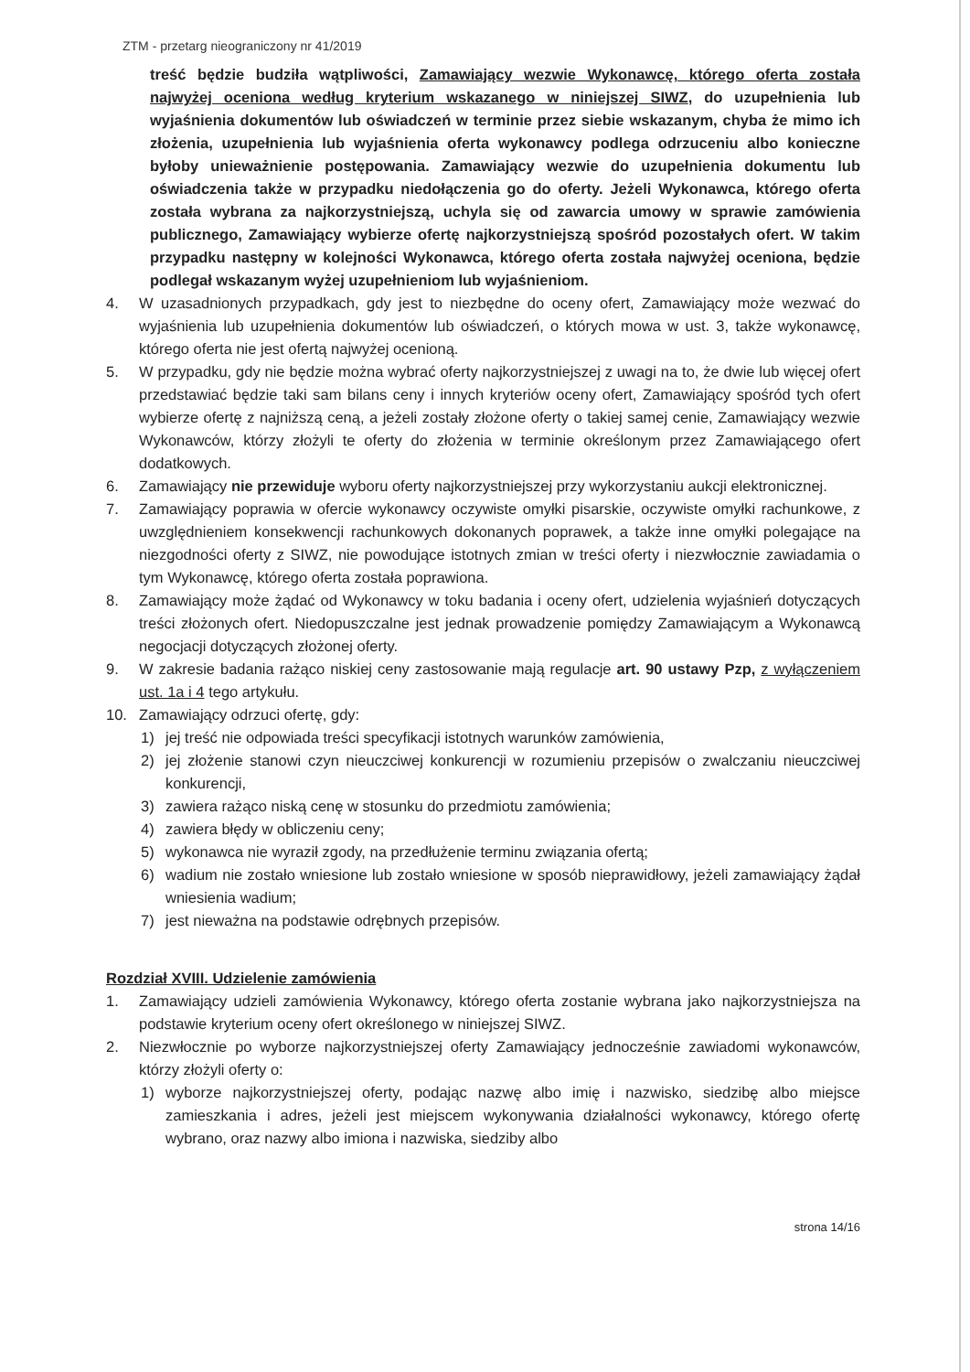ZTM - przetarg nieograniczony nr 41/2019
treść będzie budziła wątpliwości, Zamawiający wezwie Wykonawcę, którego oferta została najwyżej oceniona według kryterium wskazanego w niniejszej SIWZ, do uzupełnienia lub wyjaśnienia dokumentów lub oświadczeń w terminie przez siebie wskazanym, chyba że mimo ich złożenia, uzupełnienia lub wyjaśnienia oferta wykonawcy podlega odrzuceniu albo konieczne byłoby unieważnienie postępowania. Zamawiający wezwie do uzupełnienia dokumentu lub oświadczenia także w przypadku niedołączenia go do oferty. Jeżeli Wykonawca, którego oferta została wybrana za najkorzystniejszą, uchyla się od zawarcia umowy w sprawie zamówienia publicznego, Zamawiający wybierze ofertę najkorzystniejszą spośród pozostałych ofert. W takim przypadku następny w kolejności Wykonawca, którego oferta została najwyżej oceniona, będzie podlegał wskazanym wyżej uzupełnieniom lub wyjaśnieniom.
4. W uzasadnionych przypadkach, gdy jest to niezbędne do oceny ofert, Zamawiający może wezwać do wyjaśnienia lub uzupełnienia dokumentów lub oświadczeń, o których mowa w ust. 3, także wykonawcę, którego oferta nie jest ofertą najwyżej ocenioną.
5. W przypadku, gdy nie będzie można wybrać oferty najkorzystniejszej z uwagi na to, że dwie lub więcej ofert przedstawiać będzie taki sam bilans ceny i innych kryteriów oceny ofert, Zamawiający spośród tych ofert wybierze ofertę z najniższą ceną, a jeżeli zostały złożone oferty o takiej samej cenie, Zamawiający wezwie Wykonawców, którzy złożyli te oferty do złożenia w terminie określonym przez Zamawiającego ofert dodatkowych.
6. Zamawiający nie przewiduje wyboru oferty najkorzystniejszej przy wykorzystaniu aukcji elektronicznej.
7. Zamawiający poprawia w ofercie wykonawcy oczywiste omyłki pisarskie, oczywiste omyłki rachunkowe, z uwzględnieniem konsekwencji rachunkowych dokonanych poprawek, a także inne omyłki polegające na niezgodności oferty z SIWZ, nie powodujące istotnych zmian w treści oferty i niezwłocznie zawiadamia o tym Wykonawcę, którego oferta została poprawiona.
8. Zamawiający może żądać od Wykonawcy w toku badania i oceny ofert, udzielenia wyjaśnień dotyczących treści złożonych ofert. Niedopuszczalne jest jednak prowadzenie pomiędzy Zamawiającym a Wykonawcą negocjacji dotyczących złożonej oferty.
9. W zakresie badania rażąco niskiej ceny zastosowanie mają regulacje art. 90 ustawy Pzp, z wyłączeniem ust. 1a i 4 tego artykułu.
10. Zamawiający odrzuci ofertę, gdy:
1) jej treść nie odpowiada treści specyfikacji istotnych warunków zamówienia,
2) jej złożenie stanowi czyn nieuczciwej konkurencji w rozumieniu przepisów o zwalczaniu nieuczciwej konkurencji,
3) zawiera rażąco niską cenę w stosunku do przedmiotu zamówienia;
4) zawiera błędy w obliczeniu ceny;
5) wykonawca nie wyraził zgody, na przedłużenie terminu związania ofertą;
6) wadium nie zostało wniesione lub zostało wniesione w sposób nieprawidłowy, jeżeli zamawiający żądał wniesienia wadium;
7) jest nieważna na podstawie odrębnych przepisów.
Rozdział XVIII. Udzielenie zamówienia
1. Zamawiający udzieli zamówienia Wykonawcy, którego oferta zostanie wybrana jako najkorzystniejsza na podstawie kryterium oceny ofert określonego w niniejszej SIWZ.
2. Niezwłocznie po wyborze najkorzystniejszej oferty Zamawiający jednocześnie zawiadomi wykonawców, którzy złożyli oferty o:
1) wyborze najkorzystniejszej oferty, podając nazwę albo imię i nazwisko, siedzibę albo miejsce zamieszkania i adres, jeżeli jest miejscem wykonywania działalności wykonawcy, którego ofertę wybrano, oraz nazwy albo imiona i nazwiska, siedziby albo
strona 14/16